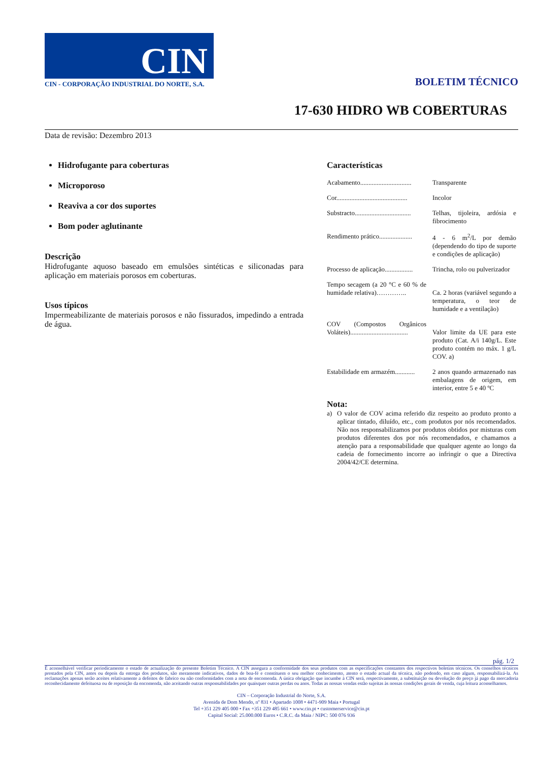CIN
CIN - CORPORAÇÃO INDUSTRIAL DO NORTE, S.A.
BOLETIM TÉCNICO
17-630 HIDRO WB COBERTURAS
Data de revisão: Dezembro 2013
Hidrofugante para coberturas
Microporoso
Reaviva a cor dos suportes
Bom poder aglutinante
Descrição
Hidrofugante aquoso baseado em emulsões sintéticas e siliconadas para aplicação em materiais porosos em coberturas.
Usos típicos
Impermeabilizante de materiais porosos e não fissurados, impedindo a entrada de água.
Características
| Acabamento............................... | Transparente |
| Cor........................................... | Incolor |
| Substracto.................................. | Telhas, tijoleira, ardósia e fibrocimento |
| Rendimento prático.................... | 4 - 6 m<sup>2</sup>/L por demão (dependendo do tipo de suporte e condições de aplicação) |
| Processo de aplicação................. | Trincha, rolo ou pulverizador |
| Tempo secagem (a 20 °C e 60 % de humidade relativa)………….. | Ca. 2 horas (variável segundo a temperatura, o teor de humidade e a ventilação) |
| COV (Compostos Orgânicos Voláteis)................................... | Valor limite da UE para este produto (Cat. A/i 140g/L. Este produto contém no máx. 1 g/L COV. a) |
| Estabilidade em armazém............ | 2 anos quando armazenado nas embalagens de origem, em interior, entre 5 e 40 ºC |
Nota:
a) O valor de COV acima referido diz respeito ao produto pronto a aplicar tintado, diluído, etc., com produtos por nós recomendados. Não nos responsabilizamos por produtos obtidos por misturas com produtos diferentes dos por nós recomendados, e chamamos a atenção para a responsabilidade que qualquer agente ao longo da cadeia de fornecimento incorre ao infringir o que a Directiva 2004/42/CE determina.
pág. 1/2
É aconselhável verificar periodicamente o estado de actualização do presente Boletim Técnico. A CIN assegura a conformidade dos seus produtos com as especificações constantes dos respectivos boletins técnicos. Os conselhos técnicos prestados pela CIN, antes ou depois da entrega dos produtos, são meramente indicativos, dados de boa-fé e constituem o seu melhor conhecimento, atento o estado actual da técnica, não podendo, em caso algum, responsabilizá-la. As reclamações apenas serão aceites relativamente a defeitos de fabrico ou não conformidades com a nota de encomenda. A única obrigação que incumbe à CIN será, respectivamente, a substituição ou devolução do preço já pago da mercadoria reconhecidamente defeituosa ou de reposição da encomenda, não aceitando outras responsabilidades por quaisquer outras perdas ou anos. Todas as nossas vendas estão sujeitas às nossas condições gerais de venda, cuja leitura aconselhamos.
CIN – Corporação Industrial do Norte, S.A.
Avenida de Dom Mendo, nº 831 • Apartado 1008 • 4471-909 Maia • Portugal
Tel +351 229 405 000 • Fax +351 229 485 661 • www.cin.pt • customerservice@cin.pt
Capital Social: 25.000.000 Euros • C.R.C. da Maia / NIPC: 500 076 936